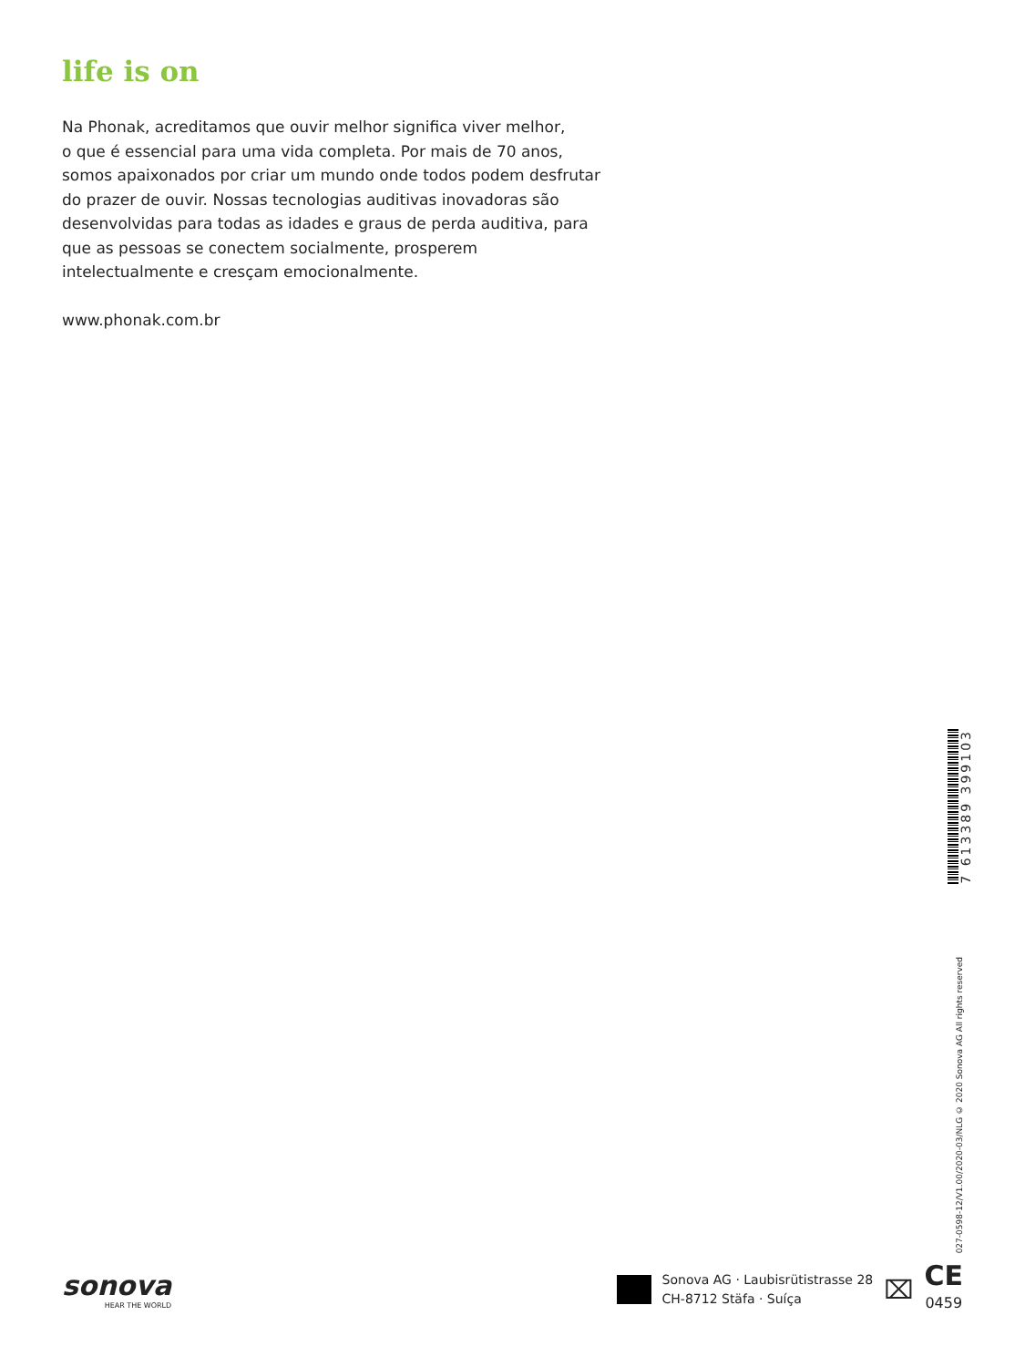life is on
Na Phonak, acreditamos que ouvir melhor significa viver melhor,
o que é essencial para uma vida completa. Por mais de 70 anos, somos apaixonados por criar um mundo onde todos podem desfrutar do prazer de ouvir. Nossas tecnologias auditivas inovadoras são desenvolvidas para todas as idades e graus de perda auditiva, para que as pessoas se conectem socialmente, prosperem intelectualmente e cresçam emocionalmente.
www.phonak.com.br
7 613389 399103
027-0598-12/V1.00/2020-03/NLG © 2020 Sonova AG All rights reserved
sonova
HEAR THE WORLD
Sonova AG · Laubisrütistrasse 28
CH-8712 Stäfa · Suíça
⌧
CE
0459